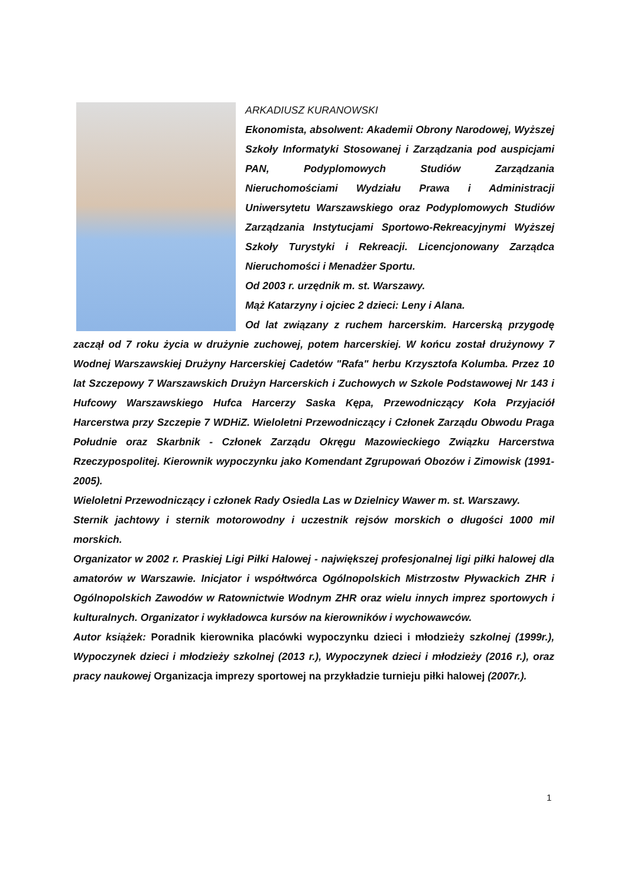ARKADIUSZ KURANOWSKI
Ekonomista, absolwent: Akademii Obrony Narodowej, Wyższej Szkoły Informatyki Stosowanej i Zarządzania pod auspicjami PAN, Podyplomowych Studiów Zarządzania Nieruchomościami Wydziału Prawa i Administracji Uniwersytetu Warszawskiego oraz Podyplomowych Studiów Zarządzania Instytucjami Sportowo-Rekreacyjnymi Wyższej Szkoły Turystyki i Rekreacji. Licencjonowany Zarządca Nieruchomości i Menadżer Sportu.
Od 2003 r. urzędnik m. st. Warszawy.
Mąż Katarzyny i ojciec 2 dzieci: Leny i Alana.
Od lat związany z ruchem harcerskim. Harcerską przygodę zaczął od 7 roku życia w drużynie zuchowej, potem harcerskiej. W końcu został drużynowy 7 Wodnej Warszawskiej Drużyny Harcerskiej Cadetów "Rafa" herbu Krzysztofa Kolumba. Przez 10 lat Szczepowy 7 Warszawskich Drużyn Harcerskich i Zuchowych w Szkole Podstawowej Nr 143 i Hufcowy Warszawskiego Hufca Harcerzy Saska Kępa, Przewodniczący Koła Przyjaciół Harcerstwa przy Szczepie 7 WDHiZ. Wieloletni Przewodniczący i Członek Zarządu Obwodu Praga Południe oraz Skarbnik - Członek Zarządu Okręgu Mazowieckiego Związku Harcerstwa Rzeczypospolitej. Kierownik wypoczynku jako Komendant Zgrupowań Obozów i Zimowisk (1991-2005).
Wieloletni Przewodniczący i członek Rady Osiedla Las w Dzielnicy Wawer m. st. Warszawy.
Sternik jachtowy i sternik motorowodny i uczestnik rejsów morskich o długości 1000 mil morskich.
Organizator w 2002 r. Praskiej Ligi Piłki Halowej - największej profesjonalnej ligi piłki halowej dla amatorów w Warszawie. Inicjator i współtwórca Ogólnopolskich Mistrzostw Pływackich ZHR i Ogólnopolskich Zawodów w Ratownictwie Wodnym ZHR oraz wielu innych imprez sportowych i kulturalnych. Organizator i wykładowca kursów na kierowników i wychowawców.
Autor książek: Poradnik kierownika placówki wypoczynku dzieci i młodzieży szkolnej (1999r.), Wypoczynek dzieci i młodzieży szkolnej (2013 r.), Wypoczynek dzieci i młodzieży (2016 r.), oraz pracy naukowej Organizacja imprezy sportowej na przykładzie turnieju piłki halowej (2007r.).
1